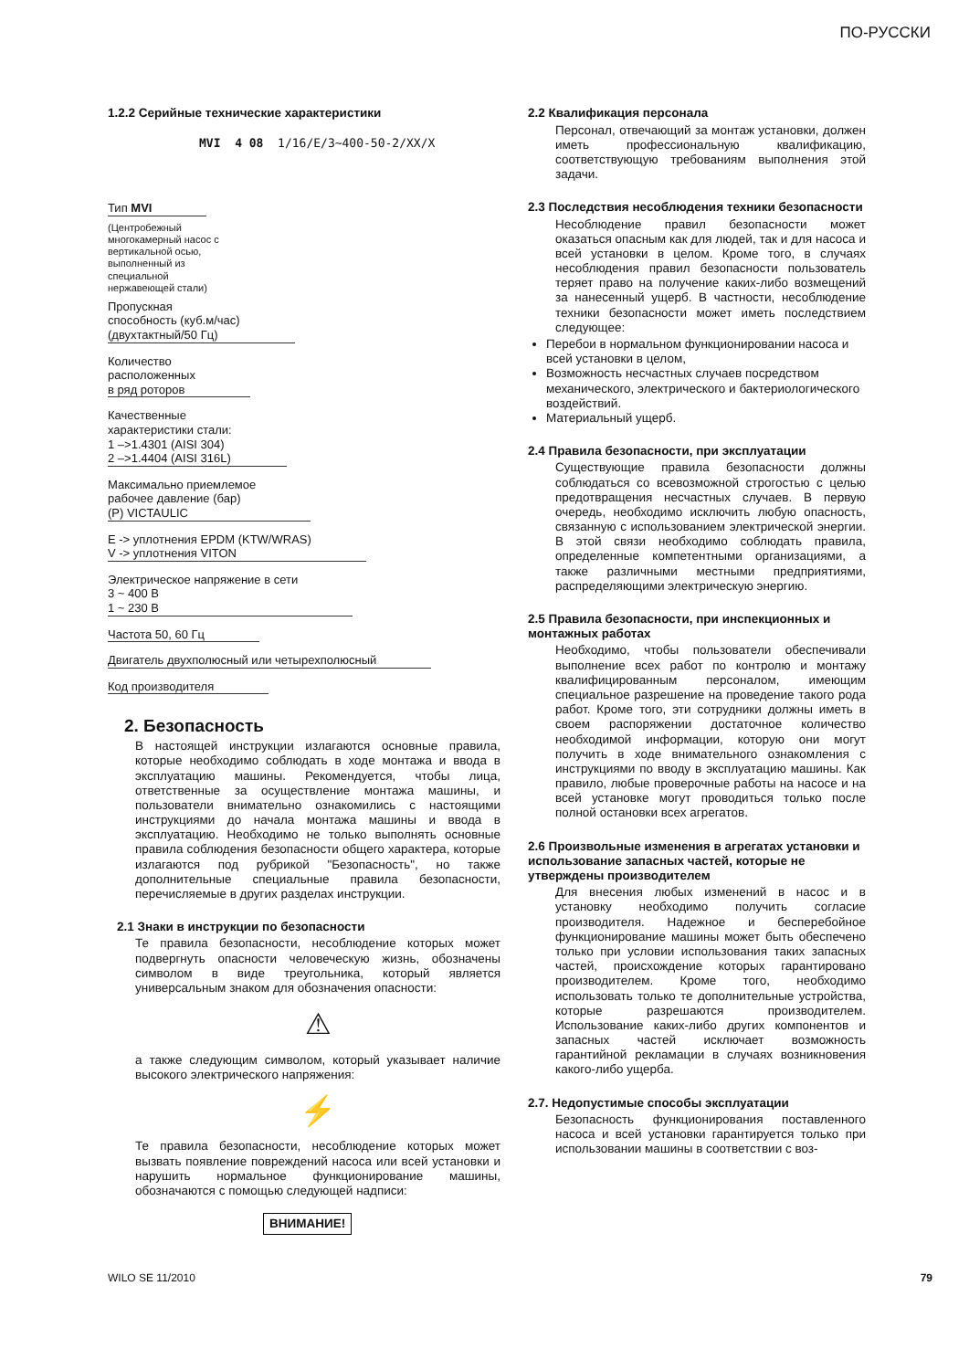ПО-РУССКИ
1.2.2 Серийные технические характеристики
MVI 4 08 1/16/E/3~400-50-2/XX/X
Тип MVI
(Центробежный
многокамерный насос с
вертикальной осью,
выполненный из
специальной
нержавеющей стали)
Пропускная
способность (куб.м/час)
(двухтактный/50 Гц)
Количество
расположенных
в ряд роторов
Качественные
характеристики стали:
1 –>1.4301 (AISI 304)
2 –>1.4404 (AISI 316L)
Максимально приемлемое
рабочее давление (бар)
(P) VICTAULIC
E -> уплотнения EPDM (KTW/WRAS)
V -> уплотнения VITON
Электрическое напряжение в сети
3 ~ 400 В
1 ~ 230 В
Частота 50, 60 Гц
Двигатель двухполюсный или четырехполюсный
Код производителя
2. Безопасность
В настоящей инструкции излагаются основные правила, которые необходимо соблюдать в ходе монтажа и ввода в эксплуатацию машины. Рекомендуется, чтобы лица, ответственные за осуществление монтажа машины, и пользователи внимательно ознакомились с настоящими инструкциями до начала монтажа машины и ввода в эксплуатацию. Необходимо не только выполнять основные правила соблюдения безопасности общего характера, которые излагаются под рубрикой "Безопасность", но также дополнительные специальные правила безопасности, перечисляемые в других разделах инструкции.
2.1 Знаки в инструкции по безопасности
Те правила безопасности, несоблюдение которых может подвергнуть опасности человеческую жизнь, обозначены символом в виде треугольника, который является универсальным знаком для обозначения опасности:
⚠
а также следующим символом, который указывает наличие высокого электрического напряжения:
⚡
Те правила безопасности, несоблюдение которых может вызвать появление повреждений насоса или всей установки и нарушить нормальное функционирование машины, обозначаются с помощью следующей надписи:
ВНИМАНИЕ!
2.2 Квалификация персонала
Персонал, отвечающий за монтаж установки, должен иметь профессиональную квалификацию, соответствующую требованиям выполнения этой задачи.
2.3 Последствия несоблюдения техники безопасности
Несоблюдение правил безопасности может оказаться опасным как для людей, так и для насоса и всей установки в целом. Кроме того, в случаях несоблюдения правил безопасности пользователь теряет право на получение каких-либо возмещений за нанесенный ущерб. В частности, несоблюдение техники безопасности может иметь последствием следующее:
Перебои в нормальном функционировании насоса и всей установки в целом,
Возможность несчастных случаев посредством механического, электрического и бактериологического воздействий.
Материальный ущерб.
2.4 Правила безопасности, при эксплуатации
Существующие правила безопасности должны соблюдаться со всевозможной строгостью с целью предотвращения несчастных случаев. В первую очередь, необходимо исключить любую опасность, связанную с использованием электрической энергии. В этой связи необходимо соблюдать правила, определенные компетентными организациями, а также различными местными предприятиями, распределяющими электрическую энергию.
2.5 Правила безопасности, при инспекционных и монтажных работах
Необходимо, чтобы пользователи обеспечивали выполнение всех работ по контролю и монтажу квалифицированным персоналом, имеющим специальное разрешение на проведение такого рода работ. Кроме того, эти сотрудники должны иметь в своем распоряжении достаточное количество необходимой информации, которую они могут получить в ходе внимательного ознакомления с инструкциями по вводу в эксплуатацию машины. Как правило, любые проверочные работы на насосе и на всей установке могут проводиться только после полной остановки всех агрегатов.
2.6 Произвольные изменения в агрегатах установки и использование запасных частей, которые не утверждены производителем
Для внесения любых изменений в насос и в установку необходимо получить согласие производителя. Надежное и бесперебойное функционирование машины может быть обеспечено только при условии использования таких запасных частей, происхождение которых гарантировано производителем. Кроме того, необходимо использовать только те дополнительные устройства, которые разрешаются производителем. Использование каких-либо других компонентов и запасных частей исключает возможность гарантийной рекламации в случаях возникновения какого-либо ущерба.
2.7. Недопустимые способы эксплуатации
Безопасность функционирования поставленного насоса и всей установки гарантируется только при использовании машины в соответствии с воз-
WILO SE 11/2010 79